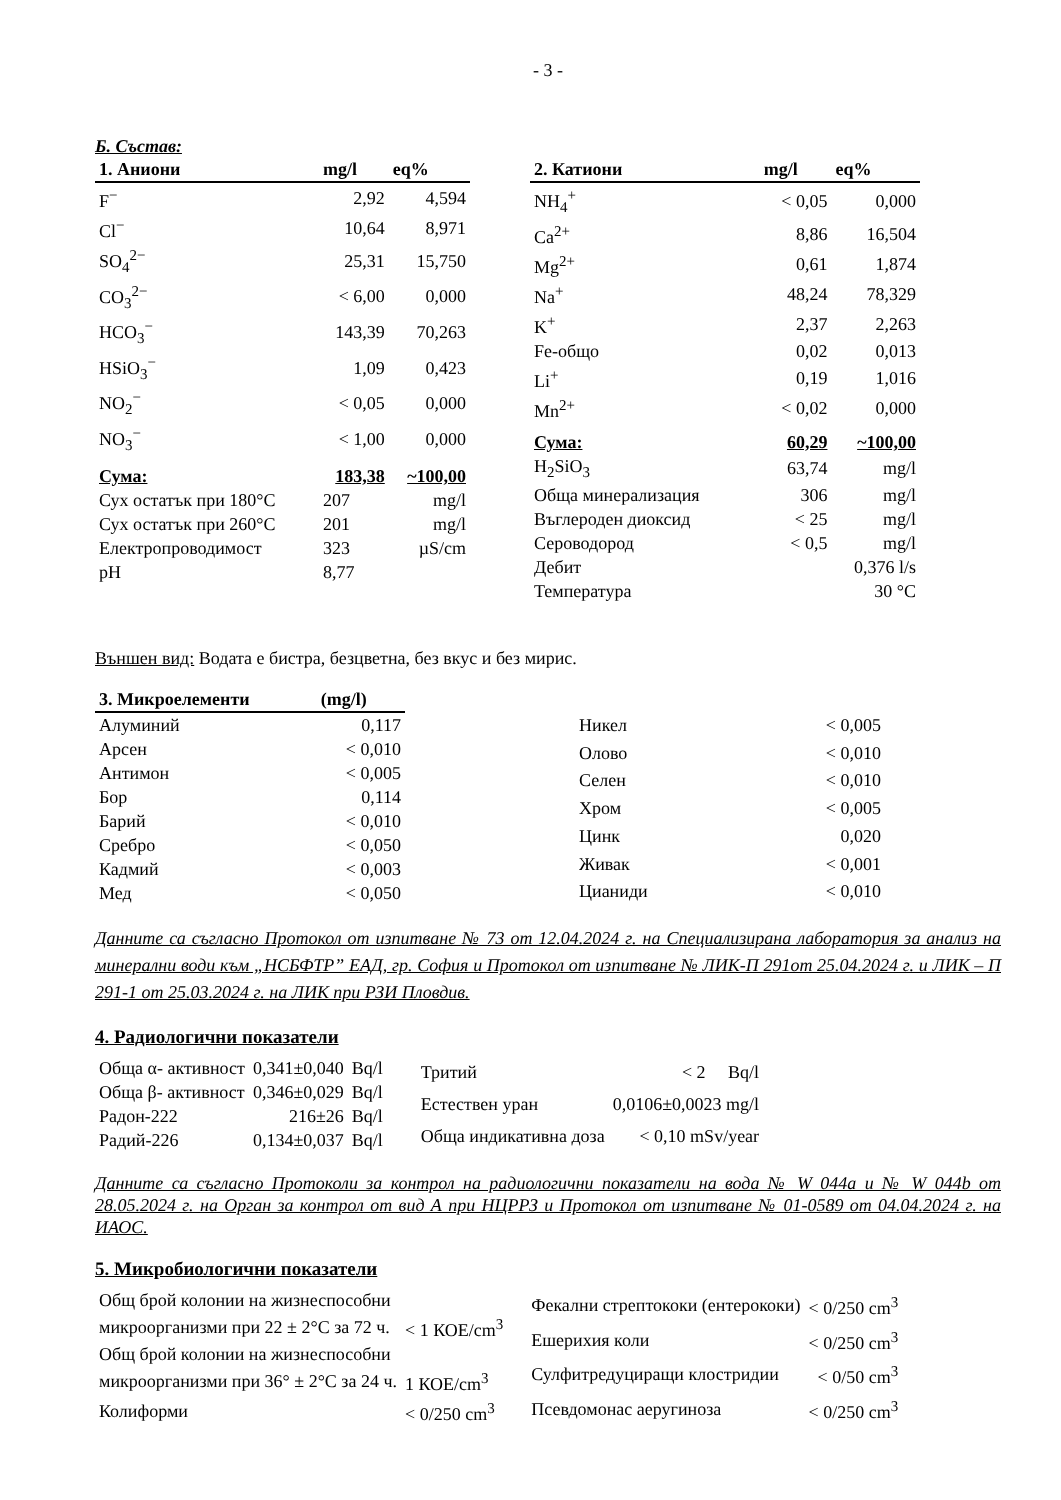- 3 -
Б. Състав:
| 1. Аниони | mg/l | eq% |
| --- | --- | --- |
| F<sup>−</sup> | 2,92 | 4,594 |
| Cl<sup>−</sup> | 10,64 | 8,971 |
| SO<sub>4</sub><sup>2−</sup> | 25,31 | 15,750 |
| CO<sub>3</sub><sup>2−</sup> | < 6,00 | 0,000 |
| HCO<sub>3</sub><sup>−</sup> | 143,39 | 70,263 |
| HSiO<sub>3</sub><sup>−</sup> | 1,09 | 0,423 |
| NO<sub>2</sub><sup>−</sup> | < 0,05 | 0,000 |
| NO<sub>3</sub><sup>−</sup> | < 1,00 | 0,000 |
| Сума: | 183,38 | ~100,00 |
| Сух остатък при 180°C | 207 | mg/l |
| Сух остатък при 260°C | 201 | mg/l |
| Електропроводимост | 323 | µS/cm |
| pH | 8,77 | |
| 2. Катиони | mg/l | eq% |
| --- | --- | --- |
| NH<sub>4</sub><sup>+</sup> | < 0,05 | 0,000 |
| Ca<sup>2+</sup> | 8,86 | 16,504 |
| Mg<sup>2+</sup> | 0,61 | 1,874 |
| Na<sup>+</sup> | 48,24 | 78,329 |
| K<sup>+</sup> | 2,37 | 2,263 |
| Fe-общо | 0,02 | 0,013 |
| Li<sup>+</sup> | 0,19 | 1,016 |
| Mn<sup>2+</sup> | < 0,02 | 0,000 |
| Сума: | 60,29 | ~100,00 |
| H<sub>2</sub>SiO<sub>3</sub> | 63,74 | mg/l |
| Обща минерализация | 306 | mg/l |
| Въглероден диоксид | < 25 | mg/l |
| Сероводород | < 0,5 | mg/l |
| Дебит | 0,376 l/s | |
| Температура | 30 °C | |
Външен вид: Водата е бистра, безцветна, без вкус и без мирис.
| 3. Микроелементи | (mg/l) |
| --- | --- |
| Алуминий | 0,117 |
| Арсен | < 0,010 |
| Антимон | < 0,005 |
| Бор | 0,114 |
| Барий | < 0,010 |
| Сребро | < 0,050 |
| Кадмий | < 0,003 |
| Мед | < 0,050 |
| Никел | < 0,005 |
| Олово | < 0,010 |
| Селен | < 0,010 |
| Хром | < 0,005 |
| Цинк | 0,020 |
| Живак | < 0,001 |
| Цианиди | < 0,010 |
Данните са съгласно Протокол от изпитване № 73 от 12.04.2024 г. на Специализирана лаборатория за анализ на минерални води към „НСБФТР” ЕАД, гр. София и Протокол от изпитване № ЛИК-П 291от 25.04.2024 г. и ЛИК – П 291-1 от 25.03.2024 г. на ЛИК при РЗИ Пловдив.
4. Радиологични показатели
| Обща α- активност | 0,341±0,040 | Bq/l |
| Обща β- активност | 0,346±0,029 | Bq/l |
| Радон-222 | 216±26 | Bq/l |
| Радий-226 | 0,134±0,037 | Bq/l |
| Тритий | < 2 Bq/l |
| Естествен уран | 0,0106±0,0023 mg/l |
| Обща индикативна доза | < 0,10 mSv/year |
Данните са съгласно Протоколи за контрол на радиологични показатели на вода № W 044a и № W 044b от 28.05.2024 г. на Орган за контрол от вид А при НЦРРЗ и Протокол от изпитване № 01-0589 от 04.04.2024 г. на ИАОС.
5. Микробиологични показатели
| Общ брой колонии на жизнеспособни | |
| микроорганизми при 22 ± 2°C за 72 ч. | < 1 КОЕ/cm<sup>3</sup> |
| Общ брой колонии на жизнеспособни | |
| микроорганизми при 36° ± 2°C за 24 ч. | 1 КОЕ/cm<sup>3</sup> |
| Колиформи | < 0/250 cm<sup>3</sup> |
| Фекални стрептококи (ентерококи) | < 0/250 cm<sup>3</sup> |
| Ешерихия коли | < 0/250 cm<sup>3</sup> |
| Сулфитредуциращи клостридии | < 0/50 cm<sup>3</sup> |
| Псевдомонас аеругиноза | < 0/250 cm<sup>3</sup> |